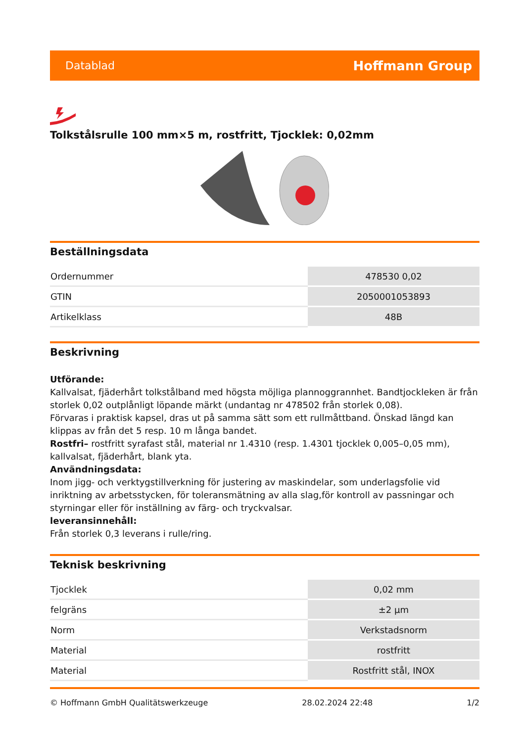Datablad Hoffmann Group
Tolkstålsrulle 100 mm×5 m, rostfritt, Tjocklek: 0,02mm
Beställningsdata
| Ordernummer | 478530 0,02 |
| GTIN | 2050001053893 |
| Artikelklass | 48B |
Beskrivning
Utförande:
Kallvalsat, fjäderhårt tolkstålband med högsta möjliga plannoggrannhet. Bandtjockleken är från storlek 0,02 outplånligt löpande märkt (undantag nr 478502 från storlek 0,08).
Förvaras i praktisk kapsel, dras ut på samma sätt som ett rullmåttband. Önskad längd kan klippas av från det 5 resp. 10 m långa bandet.
Rostfri– rostfritt syrafast stål, material nr 1.4310 (resp. 1.4301 tjocklek 0,005–0,05 mm), kallvalsat, fjäderhårt, blank yta.
Användningsdata:
Inom jigg- och verktygstillverkning för justering av maskindelar, som underlagsfolie vid inriktning av arbetsstycken, för toleransmätning av alla slag,för kontroll av passningar och styrningar eller för inställning av färg- och tryckvalsar.
leveransinnehåll:
Från storlek 0,3 leverans i rulle/ring.
Teknisk beskrivning
| Tjocklek | 0,02 mm |
| felgräns | ±2 µm |
| Norm | Verkstadsnorm |
| Material | rostfritt |
| Material | Rostfritt stål, INOX |
© Hoffmann GmbH Qualitätswerkzeuge 28.02.2024 22:48 1/2